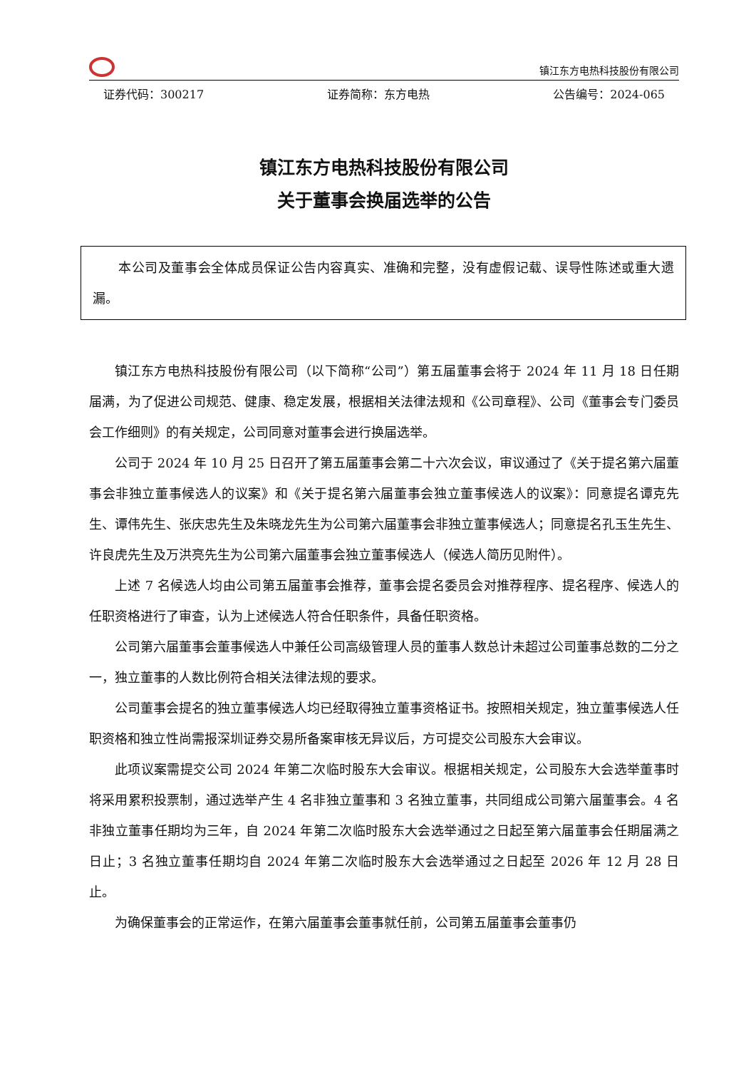镇江东方电热科技股份有限公司
证券代码：300217 证券简称：东方电热 公告编号：2024-065
镇江东方电热科技股份有限公司
关于董事会换届选举的公告
本公司及董事会全体成员保证公告内容真实、准确和完整，没有虚假记载、误导性陈述或重大遗漏。
镇江东方电热科技股份有限公司（以下简称“公司”）第五届董事会将于 2024 年 11 月 18 日任期届满，为了促进公司规范、健康、稳定发展，根据相关法律法规和《公司章程》、公司《董事会专门委员会工作细则》的有关规定，公司同意对董事会进行换届选举。
公司于 2024 年 10 月 25 日召开了第五届董事会第二十六次会议，审议通过了《关于提名第六届董事会非独立董事候选人的议案》和《关于提名第六届董事会独立董事候选人的议案》：同意提名谭克先生、谭伟先生、张庆忠先生及朱晓龙先生为公司第六届董事会非独立董事候选人；同意提名孔玉生先生、许良虎先生及万洪亮先生为公司第六届董事会独立董事候选人（候选人简历见附件）。
上述 7 名候选人均由公司第五届董事会推荐，董事会提名委员会对推荐程序、提名程序、候选人的任职资格进行了审查，认为上述候选人符合任职条件，具备任职资格。
公司第六届董事会董事候选人中兼任公司高级管理人员的董事人数总计未超过公司董事总数的二分之一，独立董事的人数比例符合相关法律法规的要求。
公司董事会提名的独立董事候选人均已经取得独立董事资格证书。按照相关规定，独立董事候选人任职资格和独立性尚需报深圳证券交易所备案审核无异议后，方可提交公司股东大会审议。
此项议案需提交公司 2024 年第二次临时股东大会审议。根据相关规定，公司股东大会选举董事时将采用累积投票制，通过选举产生 4 名非独立董事和 3 名独立董事，共同组成公司第六届董事会。4 名非独立董事任期均为三年，自 2024 年第二次临时股东大会选举通过之日起至第六届董事会任期届满之日止；3 名独立董事任期均自 2024 年第二次临时股东大会选举通过之日起至 2026 年 12 月 28 日止。
为确保董事会的正常运作，在第六届董事会董事就任前，公司第五届董事会董事仍